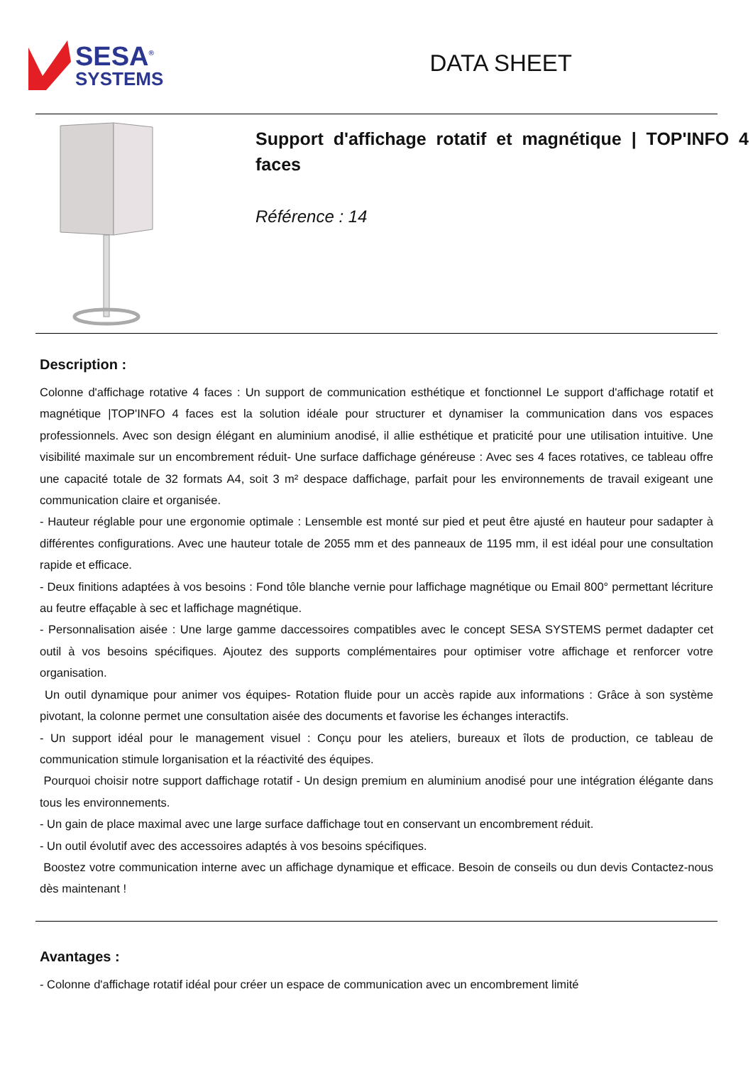SESA<sup>®</sup>
SYSTEMS
DATA SHEET
Support d'affichage rotatif et magnétique | TOP'INFO 4 faces
Référence : 14
Description :
Colonne d'affichage rotative 4 faces : Un support de communication esthétique et fonctionnel Le support d'affichage rotatif et magnétique |TOP'INFO 4 faces est la solution idéale pour structurer et dynamiser la communication dans vos espaces professionnels. Avec son design élégant en aluminium anodisé, il allie esthétique et praticité pour une utilisation intuitive. Une visibilité maximale sur un encombrement réduit- Une surface daffichage généreuse : Avec ses 4 faces rotatives, ce tableau offre une capacité totale de 32 formats A4, soit 3 m² despace daffichage, parfait pour les environnements de travail exigeant une communication claire et organisée.
- Hauteur réglable pour une ergonomie optimale : Lensemble est monté sur pied et peut être ajusté en hauteur pour sadapter à différentes configurations. Avec une hauteur totale de 2055 mm et des panneaux de 1195 mm, il est idéal pour une consultation rapide et efficace.
- Deux finitions adaptées à vos besoins : Fond tôle blanche vernie pour laffichage magnétique ou Email 800° permettant lécriture au feutre effaçable à sec et laffichage magnétique.
- Personnalisation aisée : Une large gamme daccessoires compatibles avec le concept SESA SYSTEMS permet dadapter cet outil à vos besoins spécifiques. Ajoutez des supports complémentaires pour optimiser votre affichage et renforcer votre organisation.
Un outil dynamique pour animer vos équipes- Rotation fluide pour un accès rapide aux informations : Grâce à son système pivotant, la colonne permet une consultation aisée des documents et favorise les échanges interactifs.
- Un support idéal pour le management visuel : Conçu pour les ateliers, bureaux et îlots de production, ce tableau de communication stimule lorganisation et la réactivité des équipes.
Pourquoi choisir notre support daffichage rotatif - Un design premium en aluminium anodisé pour une intégration élégante dans tous les environnements.
- Un gain de place maximal avec une large surface daffichage tout en conservant un encombrement réduit.
- Un outil évolutif avec des accessoires adaptés à vos besoins spécifiques.
Boostez votre communication interne avec un affichage dynamique et efficace. Besoin de conseils ou dun devis Contactez-nous dès maintenant !
Avantages :
- Colonne d'affichage rotatif idéal pour créer un espace de communication avec un encombrement limité